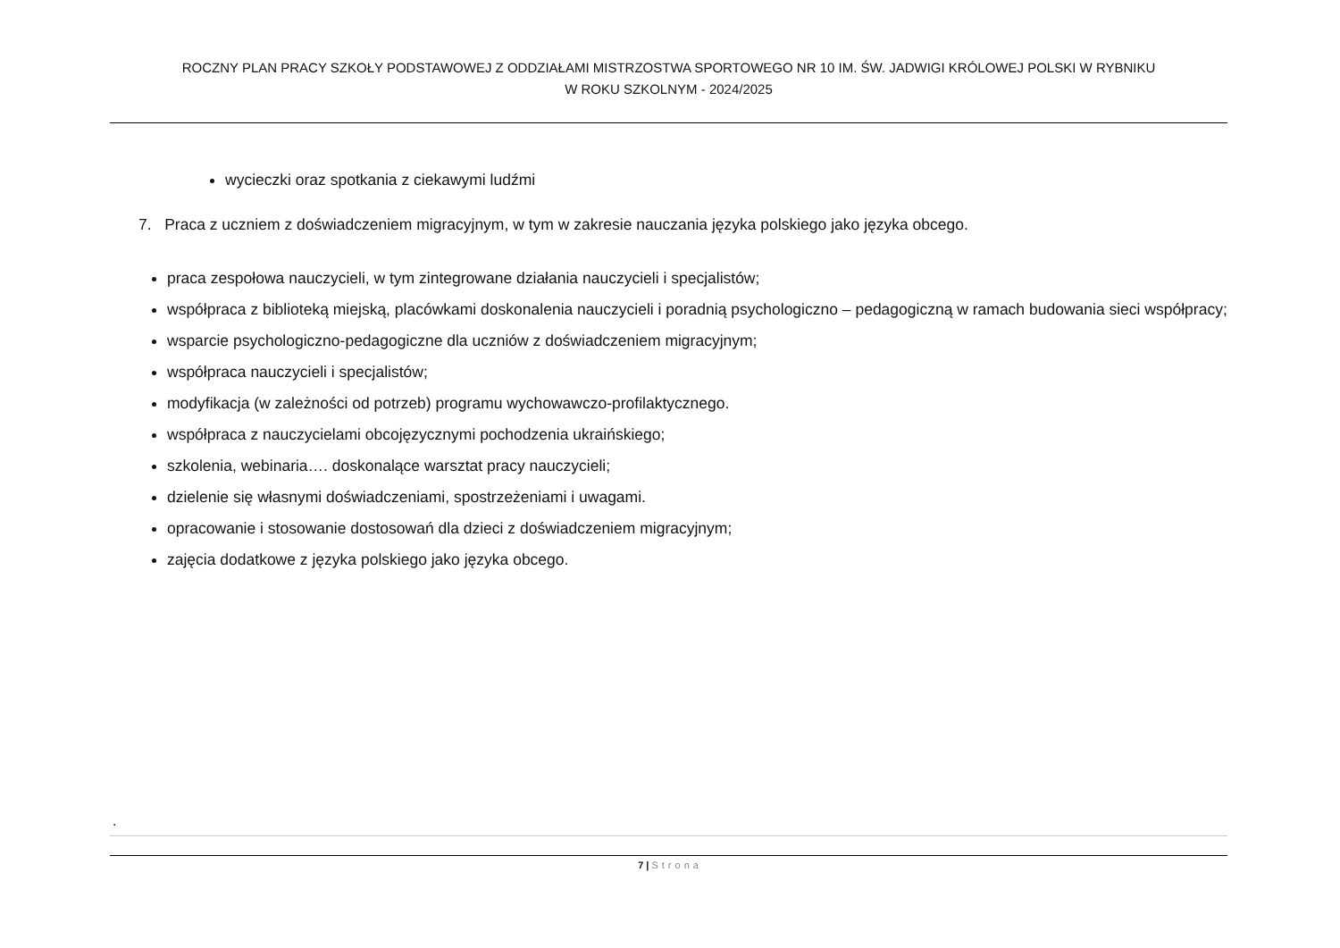ROCZNY PLAN PRACY SZKOŁY PODSTAWOWEJ Z ODDZIAŁAMI MISTRZOSTWA SPORTOWEGO NR 10 IM. ŚW. JADWIGI KRÓLOWEJ POLSKI W RYBNIKU
W ROKU SZKOLNYM - 2024/2025
wycieczki oraz spotkania z ciekawymi ludźmi
7. Praca z uczniem z doświadczeniem migracyjnym, w tym w zakresie nauczania języka polskiego jako języka obcego.
praca zespołowa nauczycieli, w tym zintegrowane działania nauczycieli i specjalistów;
współpraca z biblioteką miejską, placówkami doskonalenia nauczycieli i poradnią psychologiczno – pedagogiczną w ramach budowania sieci współpracy;
wsparcie psychologiczno-pedagogiczne dla uczniów z doświadczeniem migracyjnym;
współpraca nauczycieli i specjalistów;
modyfikacja (w zależności od potrzeb) programu wychowawczo-profilaktycznego.
współpraca z nauczycielami obcojęzycznymi pochodzenia ukraińskiego;
szkolenia, webinaria…. doskonalące warsztat pracy nauczycieli;
dzielenie się własnymi doświadczeniami, spostrzeżeniami i uwagami.
opracowanie i stosowanie dostosowań dla dzieci z doświadczeniem migracyjnym;
zajęcia dodatkowe z języka polskiego jako języka obcego.
.
7 | Strona